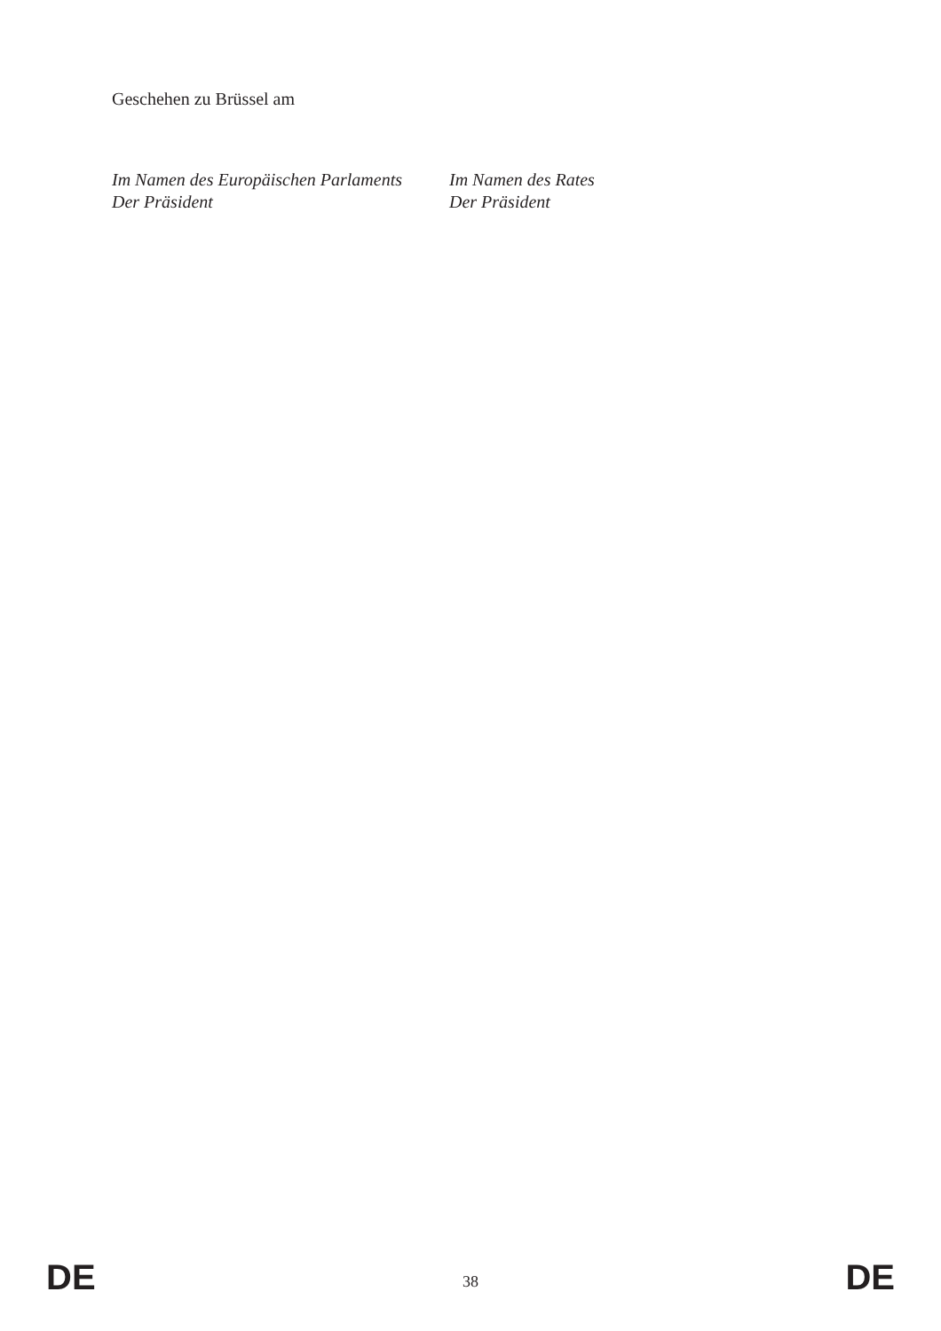Geschehen zu Brüssel am
Im Namen des Europäischen Parlaments
Der Präsident
Im Namen des Rates
Der Präsident
DE 38 DE